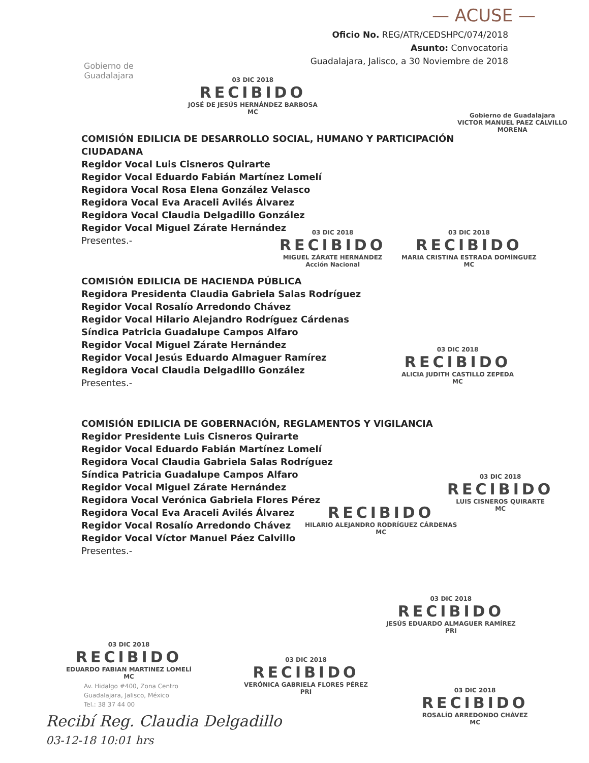— ACUSE —
Gobierno de
Guadalajara
Oficio No. REG/ATR/CEDSHPC/074/2018
Asunto: Convocatoria
Guadalajara, Jalisco, a 30 Noviembre de 2018
COMISIÓN EDILICIA DE DESARROLLO SOCIAL, HUMANO Y PARTICIPACIÓN CIUDADANA
Regidor Vocal Luis Cisneros Quirarte
Regidor Vocal Eduardo Fabián Martínez Lomelí
Regidora Vocal Rosa Elena González Velasco
Regidora Vocal Eva Araceli Avilés Álvarez
Regidora Vocal Claudia Delgadillo González
Regidor Vocal Miguel Zárate Hernández
Presentes.-
COMISIÓN EDILICIA DE HACIENDA PÚBLICA
Regidora Presidenta Claudia Gabriela Salas Rodríguez
Regidor Vocal Rosalío Arredondo Chávez
Regidor Vocal Hilario Alejandro Rodríguez Cárdenas
Síndica Patricia Guadalupe Campos Alfaro
Regidor Vocal Miguel Zárate Hernández
Regidor Vocal Jesús Eduardo Almaguer Ramírez
Regidora Vocal Claudia Delgadillo González
Presentes.-
COMISIÓN EDILICIA DE GOBERNACIÓN, REGLAMENTOS Y VIGILANCIA
Regidor Presidente Luis Cisneros Quirarte
Regidor Vocal Eduardo Fabián Martínez Lomelí
Regidora Vocal Claudia Gabriela Salas Rodríguez
Síndica Patricia Guadalupe Campos Alfaro
Regidor Vocal Miguel Zárate Hernández
Regidora Vocal Verónica Gabriela Flores Pérez
Regidora Vocal Eva Araceli Avilés Álvarez
Regidor Vocal Rosalío Arredondo Chávez
Regidor Vocal Víctor Manuel Páez Calvillo
Presentes.-
03 DIC 2018
RECIBIDO
JOSÉ DE JESÚS HERNÁNDEZ BARBOSA
MC
Gobierno de Guadalajara
VICTOR MANUEL PAEZ CALVILLO
MORENA
03 DIC 2018
RECIBIDO
MIGUEL ZÁRATE HERNÁNDEZ
Acción Nacional
03 DIC 2018
RECIBIDO
MARIA CRISTINA ESTRADA DOMÍNGUEZ
MC
03 DIC 2018
RECIBIDO
ALICIA JUDITH CASTILLO ZEPEDA
MC
03 DIC 2018
RECIBIDO
LUIS CISNEROS QUIRARTE
MC
RECIBIDO
HILARIO ALEJANDRO RODRÍGUEZ CÁRDENAS
MC
03 DIC 2018
RECIBIDO
JESÚS EDUARDO ALMAGUER RAMÍREZ
PRI
03 DIC 2018
RECIBIDO
VERÓNICA GABRIELA FLORES PÉREZ
PRI
03 DIC 2018
RECIBIDO
ROSALÍO ARREDONDO CHÁVEZ
MC
03 DIC 2018
RECIBIDO
EDUARDO FABIAN MARTINEZ LOMELÍ
MC
Av. Hidalgo #400, Zona Centro
Guadalajara, Jalisco, México
Tel.: 38 37 44 00
Recibí Reg. Claudia Delgadillo
03-12-18 10:01 hrs